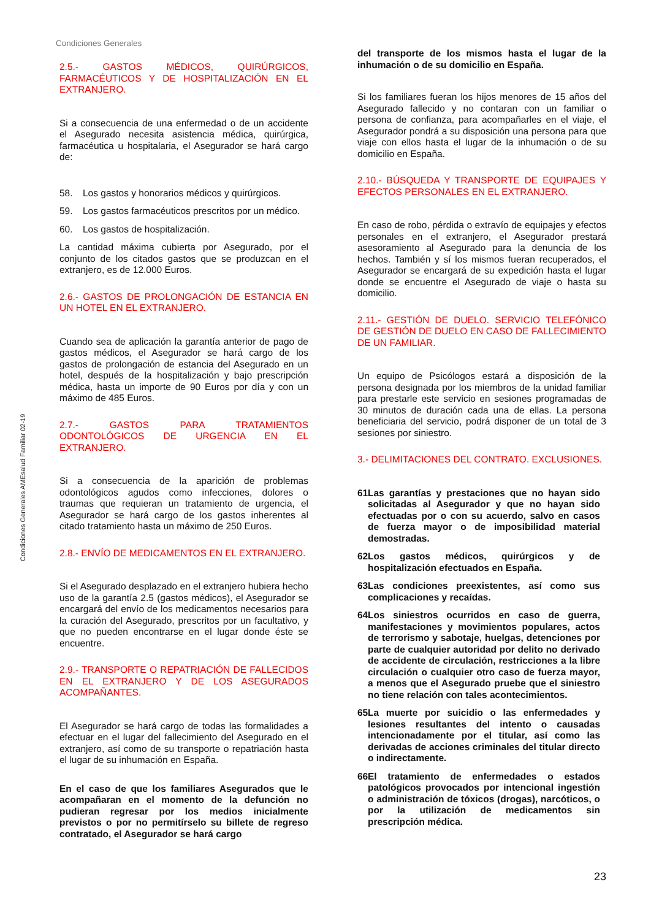Condiciones Generales
Condiciones Generales AMEsalud Familiar 02-19
2.5.- GASTOS MÉDICOS, QUIRÚRGICOS, FARMACÉUTICOS Y DE HOSPITALIZACIÓN EN EL EXTRANJERO.
Si a consecuencia de una enfermedad o de un accidente el Asegurado necesita asistencia médica, quirúrgica, farmacéutica u hospitalaria, el Asegurador se hará cargo de:
58. Los gastos y honorarios médicos y quirúrgicos.
59. Los gastos farmacéuticos prescritos por un médico.
60. Los gastos de hospitalización.
La cantidad máxima cubierta por Asegurado, por el conjunto de los citados gastos que se produzcan en el extranjero, es de 12.000 Euros.
2.6.- GASTOS DE PROLONGACIÓN DE ESTANCIA EN UN HOTEL EN EL EXTRANJERO.
Cuando sea de aplicación la garantía anterior de pago de gastos médicos, el Asegurador se hará cargo de los gastos de prolongación de estancia del Asegurado en un hotel, después de la hospitalización y bajo prescripción médica, hasta un importe de 90 Euros por día y con un máximo de 485 Euros.
2.7.- GASTOS PARA TRATAMIENTOS ODONTOLÓGICOS DE URGENCIA EN EL EXTRANJERO.
Si a consecuencia de la aparición de problemas odontológicos agudos como infecciones, dolores o traumas que requieran un tratamiento de urgencia, el Asegurador se hará cargo de los gastos inherentes al citado tratamiento hasta un máximo de 250 Euros.
2.8.- ENVÍO DE MEDICAMENTOS EN EL EXTRANJERO.
Si el Asegurado desplazado en el extranjero hubiera hecho uso de la garantía 2.5 (gastos médicos), el Asegurador se encargará del envío de los medicamentos necesarios para la curación del Asegurado, prescritos por un facultativo, y que no pueden encontrarse en el lugar donde éste se encuentre.
2.9.- TRANSPORTE O REPATRIACIÓN DE FALLECIDOS EN EL EXTRANJERO Y DE LOS ASEGURADOS ACOMPAÑANTES.
El Asegurador se hará cargo de todas las formalidades a efectuar en el lugar del fallecimiento del Asegurado en el extranjero, así como de su transporte o repatriación hasta el lugar de su inhumación en España.
En el caso de que los familiares Asegurados que le acompañaran en el momento de la defunción no pudieran regresar por los medios inicialmente previstos o por no permitírselo su billete de regreso contratado, el Asegurador se hará cargo
del transporte de los mismos hasta el lugar de la inhumación o de su domicilio en España.
Si los familiares fueran los hijos menores de 15 años del Asegurado fallecido y no contaran con un familiar o persona de confianza, para acompañarles en el viaje, el Asegurador pondrá a su disposición una persona para que viaje con ellos hasta el lugar de la inhumación o de su domicilio en España.
2.10.- BÚSQUEDA Y TRANSPORTE DE EQUIPAJES Y EFECTOS PERSONALES EN EL EXTRANJERO.
En caso de robo, pérdida o extravío de equipajes y efectos personales en el extranjero, el Asegurador prestará asesoramiento al Asegurado para la denuncia de los hechos. También y sí los mismos fueran recuperados, el Asegurador se encargará de su expedición hasta el lugar donde se encuentre el Asegurado de viaje o hasta su domicilio.
2.11.- GESTIÓN DE DUELO. SERVICIO TELEFÓNICO DE GESTIÓN DE DUELO EN CASO DE FALLECIMIENTO DE UN FAMILIAR.
Un equipo de Psicólogos estará a disposición de la persona designada por los miembros de la unidad familiar para prestarle este servicio en sesiones programadas de 30 minutos de duración cada una de ellas. La persona beneficiaria del servicio, podrá disponer de un total de 3 sesiones por siniestro.
3.- DELIMITACIONES DEL CONTRATO. EXCLUSIONES.
61. Las garantías y prestaciones que no hayan sido solicitadas al Asegurador y que no hayan sido efectuadas por o con su acuerdo, salvo en casos de fuerza mayor o de imposibilidad material demostradas.
62. Los gastos médicos, quirúrgicos y de hospitalización efectuados en España.
63. Las condiciones preexistentes, así como sus complicaciones y recaídas.
64. Los siniestros ocurridos en caso de guerra, manifestaciones y movimientos populares, actos de terrorismo y sabotaje, huelgas, detenciones por parte de cualquier autoridad por delito no derivado de accidente de circulación, restricciones a la libre circulación o cualquier otro caso de fuerza mayor, a menos que el Asegurado pruebe que el siniestro no tiene relación con tales acontecimientos.
65. La muerte por suicidio o las enfermedades y lesiones resultantes del intento o causadas intencionadamente por el titular, así como las derivadas de acciones criminales del titular directo o indirectamente.
66. El tratamiento de enfermedades o estados patológicos provocados por intencional ingestión o administración de tóxicos (drogas), narcóticos, o por la utilización de medicamentos sin prescripción médica.
23